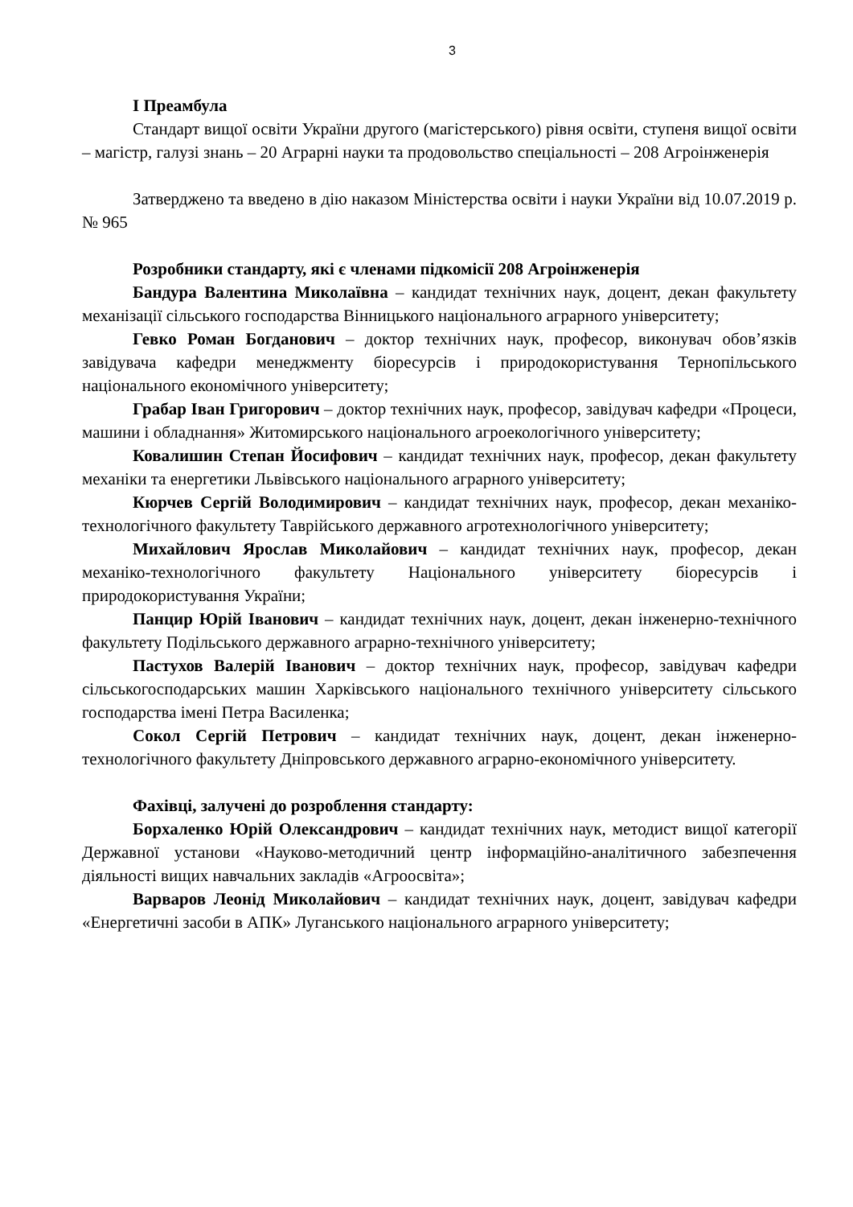3
I Преамбула
Стандарт вищої освіти України другого (магістерського) рівня освіти, ступеня вищої освіти – магістр, галузі знань – 20 Аграрні науки та продовольство спеціальності – 208 Агроінженерія
Затверджено та введено в дію наказом Міністерства освіти і науки України від 10.07.2019 р. № 965
Розробники стандарту, які є членами підкомісії 208 Агроінженерія
Бандура Валентина Миколаївна – кандидат технічних наук, доцент, декан факультету механізації сільського господарства Вінницького національного аграрного університету;
Гевко Роман Богданович – доктор технічних наук, професор, виконувач обов’язків завідувача кафедри менеджменту біоресурсів і природокористування Тернопільського національного економічного університету;
Грабар Іван Григорович – доктор технічних наук, професор, завідувач кафедри «Процеси, машини і обладнання» Житомирського національного агроекологічного університету;
Ковалишин Степан Йосифович – кандидат технічних наук, професор, декан факультету механіки та енергетики Львівського національного аграрного університету;
Кюрчев Сергій Володимирович – кандидат технічних наук, професор, декан механіко-технологічного факультету Таврійського державного агротехнологічного університету;
Михайлович Ярослав Миколайович – кандидат технічних наук, професор, декан механіко-технологічного факультету Національного університету біоресурсів і природокористування України;
Панцир Юрій Іванович – кандидат технічних наук, доцент, декан інженерно-технічного факультету Подільського державного аграрно-технічного університету;
Пастухов Валерій Іванович – доктор технічних наук, професор, завідувач кафедри сільськогосподарських машин Харківського національного технічного університету сільського господарства імені Петра Василенка;
Сокол Сергій Петрович – кандидат технічних наук, доцент, декан інженерно-технологічного факультету Дніпровського державного аграрно-економічного університету.
Фахівці, залучені до розроблення стандарту:
Борхаленко Юрій Олександрович – кандидат технічних наук, методист вищої категорії Державної установи «Науково-методичний центр інформаційно-аналітичного забезпечення діяльності вищих навчальних закладів «Агроосвіта»;
Варваров Леонід Миколайович – кандидат технічних наук, доцент, завідувач кафедри «Енергетичні засоби в АПК» Луганського національного аграрного університету;